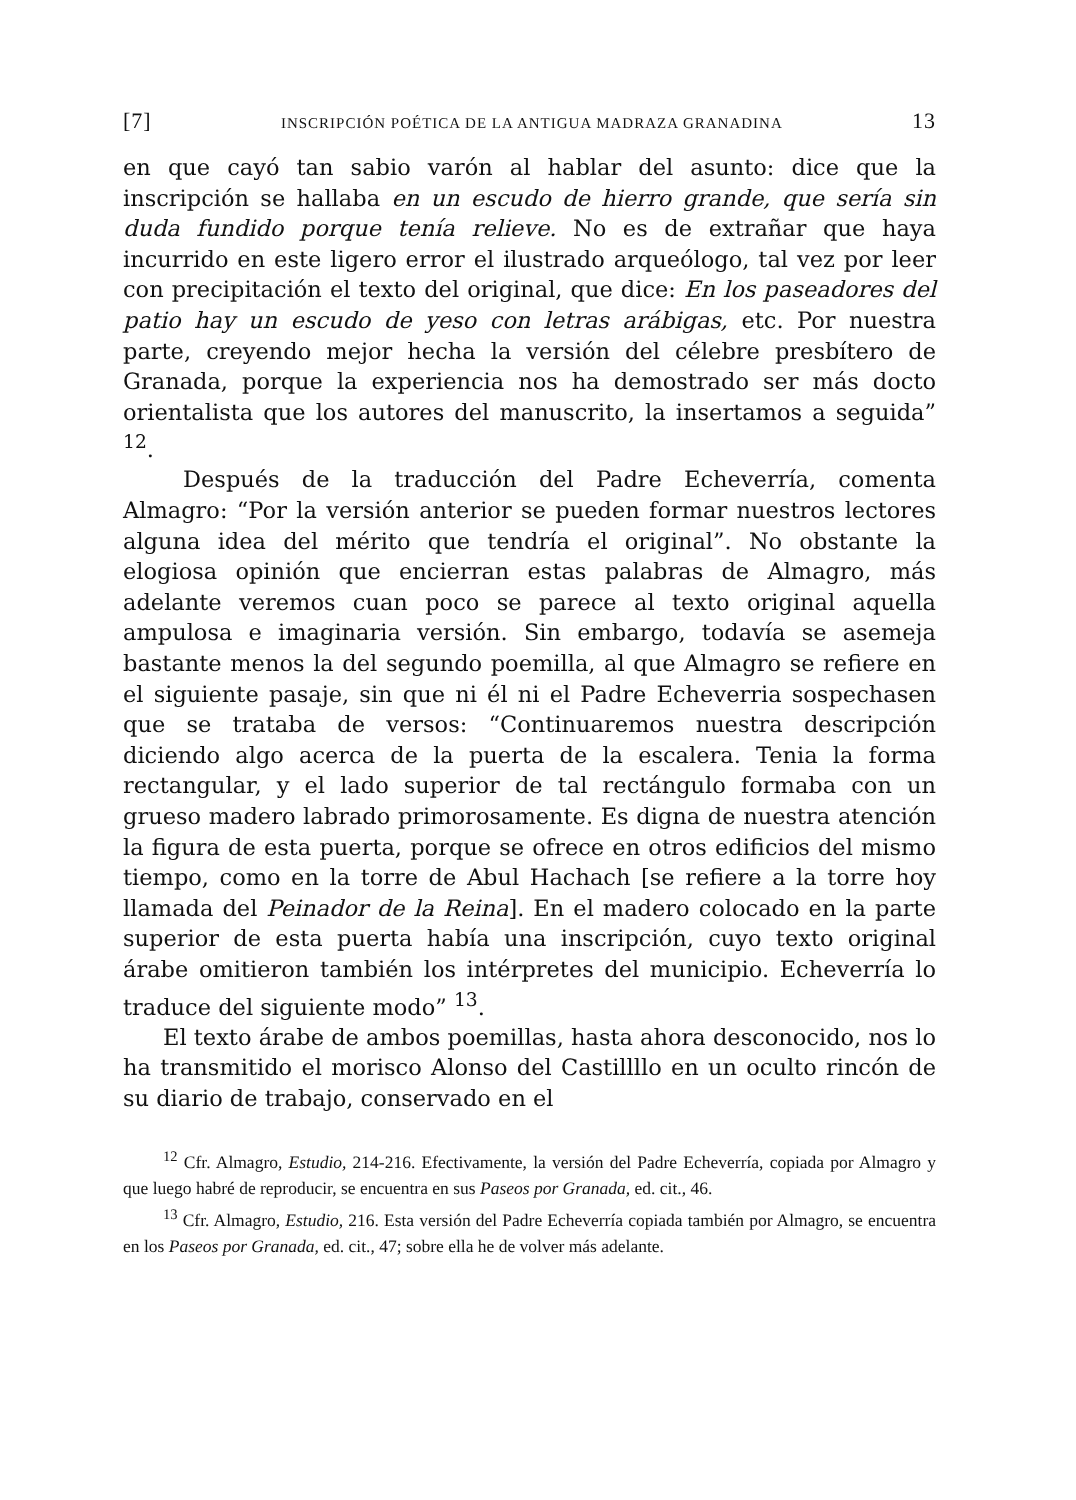[7] INSCRIPCIÓN POÉTICA DE LA ANTIGUA MADRAZA GRANADINA 13
en que cayó tan sabio varón al hablar del asunto: dice que la inscripción se hallaba en un escudo de hierro grande, que sería sin duda fundido porque tenía relieve. No es de extrañar que haya incurrido en este ligero error el ilustrado arqueólogo, tal vez por leer con precipitación el texto del original, que dice: En los paseadores del patio hay un escudo de yeso con letras arábigas, etc. Por nuestra parte, creyendo mejor hecha la versión del célebre presbítero de Granada, porque la experiencia nos ha demostrado ser más docto orientalista que los autores del manuscrito, la insertamos a seguida” <sup>12</sup>.
Después de la traducción del Padre Echeverría, comenta Almagro: “Por la versión anterior se pueden formar nuestros lectores alguna idea del mérito que tendría el original”. No obstante la elogiosa opinión que encierran estas palabras de Almagro, más adelante veremos cuan poco se parece al texto original aquella ampulosa e imaginaria versión. Sin embargo, todavía se asemeja bastante menos la del segundo poemilla, al que Almagro se refiere en el siguiente pasaje, sin que ni él ni el Padre Echeverria sospechasen que se trataba de versos: “Continuaremos nuestra descripción diciendo algo acerca de la puerta de la escalera. Tenia la forma rectangular, y el lado superior de tal rectángulo formaba con un grueso madero labrado primorosamente. Es digna de nuestra atención la figura de esta puerta, porque se ofrece en otros edificios del mismo tiempo, como en la torre de Abul Hachach [se refiere a la torre hoy llamada del Peinador de la Reina]. En el madero colocado en la parte superior de esta puerta había una inscripción, cuyo texto original árabe omitieron también los intérpretes del municipio. Echeverría lo traduce del siguiente modo” <sup>13</sup>.
El texto árabe de ambos poemillas, hasta ahora desconocido, nos lo ha transmitido el morisco Alonso del Castillllo en un oculto rincón de su diario de trabajo, conservado en el
<sup>12</sup> Cfr. Almagro, Estudio, 214-216. Efectivamente, la versión del Padre Echeverría, copiada por Almagro y que luego habré de reproducir, se encuentra en sus Paseos por Granada, ed. cit., 46.
<sup>13</sup> Cfr. Almagro, Estudio, 216. Esta versión del Padre Echeverría copiada también por Almagro, se encuentra en los Paseos por Granada, ed. cit., 47; sobre ella he de volver más adelante.